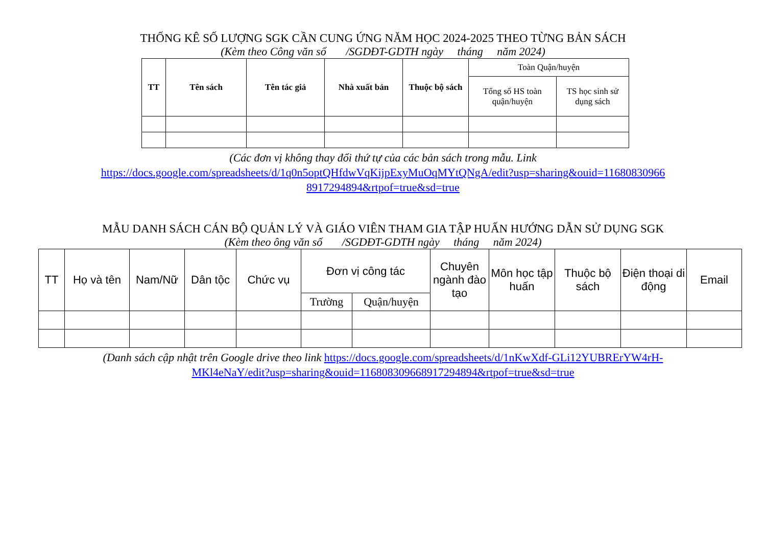THỐNG KÊ SỐ LƯỢNG SGK CẦN CUNG ỨNG NĂM HỌC 2024-2025 THEO TỪNG BẢN SÁCH
(Kèm theo Công văn số /SGDĐT-GDTH ngày tháng năm 2024)
| TT | Tên sách | Tên tác giả | Nhà xuất bản | Thuộc bộ sách | Toàn Quận/huyện | |
| --- | --- | --- | --- | --- | --- | --- |
| | | | | | Tổng số HS toàn quận/huyện | TS học sinh sử dụng sách |
(Các đơn vị không thay đổi thứ tự của các bản sách trong mẫu. Link
https://docs.google.com/spreadsheets/d/1q0n5optQHfdwVqKijpExyMuOqMYtQNgA/edit?usp=sharing&ouid=11680830966
8917294894&rtpof=true&sd=true
MẪU DANH SÁCH CÁN BỘ QUẢN LÝ VÀ GIÁO VIÊN THAM GIA TẬP HUẤN HƯỚNG DẪN SỬ DỤNG SGK
(Kèm theo ông văn số /SGDĐT-GDTH ngày tháng năm 2024)
| TT | Họ và tên | Nam/Nữ | Dân tộc | Chức vụ | Đơn vị công tác | | Chuyên ngành đào tạo | Môn học tập huấn | Thuộc bộ sách | Điện thoại di động | Email |
| --- | --- | --- | --- | --- | --- | --- | --- | --- | --- | --- | --- |
| | | | | | Trường | Quận/huyện | | | | | |
(Danh sách cập nhật trên Google drive theo link https://docs.google.com/spreadsheets/d/1nKwXdf-GLi12YUBRErYW4rH-
MKl4eNaY/edit?usp=sharing&ouid=116808309668917294894&rtpof=true&sd=true